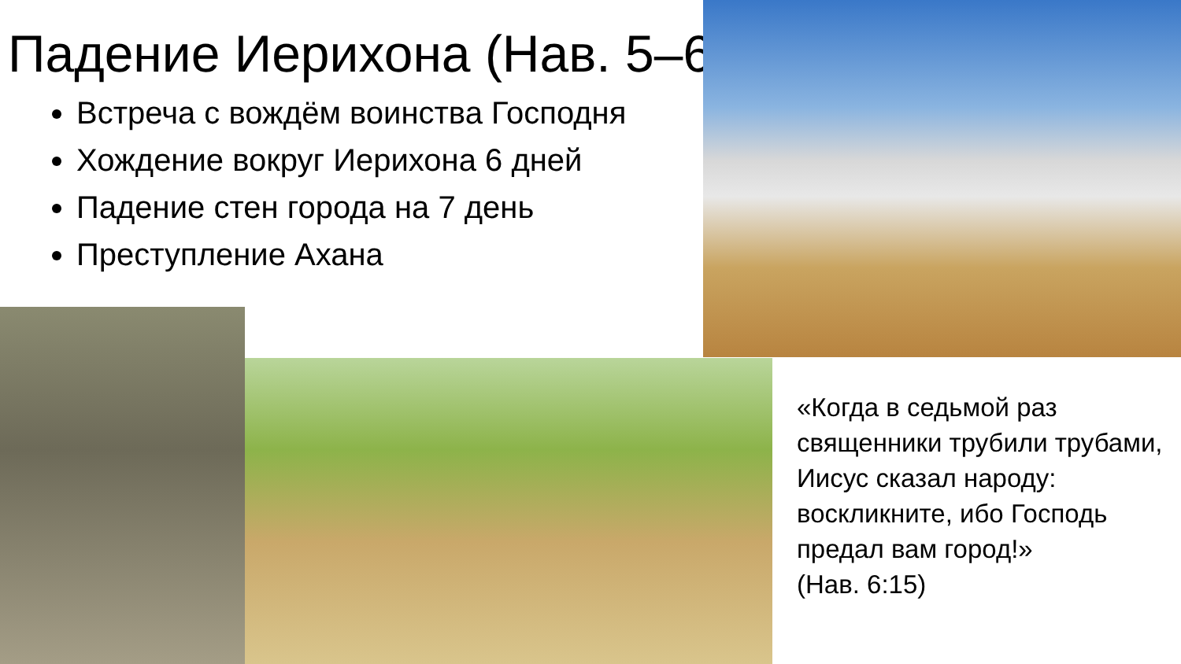Падение Иерихона (Нав. 5–6)
Встреча с вождём воинства Господня
Хождение вокруг Иерихона 6 дней
Падение стен города на 7 день
Преступление Ахана
«Когда в седьмой раз священники трубили трубами, Иисус сказал народу: воскликните, ибо Господь предал вам город!»
(Нав. 6:15)